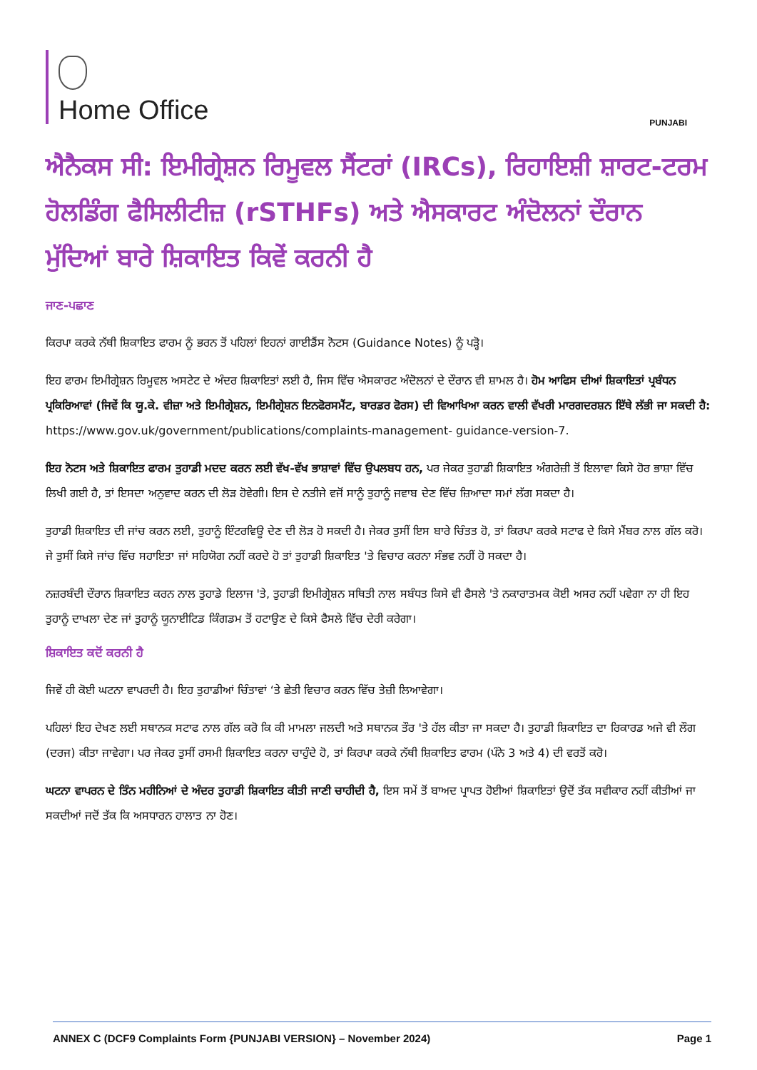Home Office
PUNJABI
ਐਨੈਕਸ ਸੀ: ਇਮੀਗ੍ਰੇਸ਼ਨ ਰਿਮੂਵਲ ਸੈਂਟਰਾਂ (IRCs), ਰਿਹਾਇਸ਼ੀ ਸ਼ਾਰਟ-ਟਰਮ ਹੋਲਡਿੰਗ ਫੈਸਿਲੀਟੀਜ਼ (rSTHFs) ਅਤੇ ਐਸਕਾਰਟ ਅੰਦੋਲਨਾਂ ਦੌਰਾਨ ਮੁੱਦਿਆਂ ਬਾਰੇ ਸ਼ਿਕਾਇਤ ਕਿਵੇਂ ਕਰਨੀ ਹੈ
ਜਾਣ-ਪਛਾਣ
ਕਿਰਪਾ ਕਰਕੇ ਨੱਥੀ ਸ਼ਿਕਾਇਤ ਫਾਰਮ ਨੂੰ ਭਰਨ ਤੋਂ ਪਹਿਲਾਂ ਇਹਨਾਂ ਗਾਈਡੈਂਸ ਨੋਟਸ (Guidance Notes) ਨੂੰ ਪੜ੍ਹੋ।
ਇਹ ਫਾਰਮ ਇਮੀਗ੍ਰੇਸ਼ਨ ਰਿਮੂਵਲ ਅਸਟੇਟ ਦੇ ਅੰਦਰ ਸ਼ਿਕਾਇਤਾਂ ਲਈ ਹੈ, ਜਿਸ ਵਿੱਚ ਐਸਕਾਰਟ ਅੰਦੋਲਨਾਂ ਦੇ ਦੌਰਾਨ ਵੀ ਸ਼ਾਮਲ ਹੈ। ਹੋਮ ਆਫਿਸ ਦੀਆਂ ਸ਼ਿਕਾਇਤਾਂ ਪ੍ਰਬੰਧਨ ਪ੍ਰਕਿਰਿਆਵਾਂ (ਜਿਵੇਂ ਕਿ ਯੂ.ਕੇ. ਵੀਜ਼ਾ ਅਤੇ ਇਮੀਗ੍ਰੇਸ਼ਨ, ਇਮੀਗ੍ਰੇਸ਼ਨ ਇਨਫੋਰਸਮੈਂਟ, ਬਾਰਡਰ ਫੋਰਸ) ਦੀ ਵਿਆਖਿਆ ਕਰਨ ਵਾਲੀ ਵੱਖਰੀ ਮਾਰਗਦਰਸ਼ਨ ਇੱਥੇ ਲੱਭੀ ਜਾ ਸਕਦੀ ਹੈ: https://www.gov.uk/government/publications/complaints-management- guidance-version-7.
ਇਹ ਨੋਟਸ ਅਤੇ ਸ਼ਿਕਾਇਤ ਫਾਰਮ ਤੁਹਾਡੀ ਮਦਦ ਕਰਨ ਲਈ ਵੱਖ-ਵੱਖ ਭਾਸ਼ਾਵਾਂ ਵਿੱਚ ਉਪਲਬਧ ਹਨ, ਪਰ ਜੇਕਰ ਤੁਹਾਡੀ ਸ਼ਿਕਾਇਤ ਅੰਗਰੇਜ਼ੀ ਤੋਂ ਇਲਾਵਾ ਕਿਸੇ ਹੋਰ ਭਾਸ਼ਾ ਵਿੱਚ ਲਿਖੀ ਗਈ ਹੈ, ਤਾਂ ਇਸਦਾ ਅਨੁਵਾਦ ਕਰਨ ਦੀ ਲੋੜ ਹੋਵੇਗੀ। ਇਸ ਦੇ ਨਤੀਜੇ ਵਜੋਂ ਸਾਨੂੰ ਤੁਹਾਨੂੰ ਜਵਾਬ ਦੇਣ ਵਿੱਚ ਜ਼ਿਆਦਾ ਸਮਾਂ ਲੱਗ ਸਕਦਾ ਹੈ।
ਤੁਹਾਡੀ ਸ਼ਿਕਾਇਤ ਦੀ ਜਾਂਚ ਕਰਨ ਲਈ, ਤੁਹਾਨੂੰ ਇੰਟਰਵਿਊ ਦੇਣ ਦੀ ਲੋੜ ਹੋ ਸਕਦੀ ਹੈ। ਜੇਕਰ ਤੁਸੀਂ ਇਸ ਬਾਰੇ ਚਿੰਤਤ ਹੋ, ਤਾਂ ਕਿਰਪਾ ਕਰਕੇ ਸਟਾਫ ਦੇ ਕਿਸੇ ਮੈਂਬਰ ਨਾਲ ਗੱਲ ਕਰੋ। ਜੇ ਤੁਸੀਂ ਕਿਸੇ ਜਾਂਚ ਵਿੱਚ ਸਹਾਇਤਾ ਜਾਂ ਸਹਿਯੋਗ ਨਹੀਂ ਕਰਦੇ ਹੋ ਤਾਂ ਤੁਹਾਡੀ ਸ਼ਿਕਾਇਤ 'ਤੇ ਵਿਚਾਰ ਕਰਨਾ ਸੰਭਵ ਨਹੀਂ ਹੋ ਸਕਦਾ ਹੈ।
ਨਜ਼ਰਬੰਦੀ ਦੌਰਾਨ ਸ਼ਿਕਾਇਤ ਕਰਨ ਨਾਲ ਤੁਹਾਡੇ ਇਲਾਜ 'ਤੇ, ਤੁਹਾਡੀ ਇਮੀਗ੍ਰੇਸ਼ਨ ਸਥਿਤੀ ਨਾਲ ਸਬੰਧਤ ਕਿਸੇ ਵੀ ਫੈਸਲੇ 'ਤੇ ਨਕਾਰਾਤਮਕ ਕੋਈ ਅਸਰ ਨਹੀਂ ਪਵੇਗਾ ਨਾ ਹੀ ਇਹ ਤੁਹਾਨੂੰ ਦਾਖਲਾ ਦੇਣ ਜਾਂ ਤੁਹਾਨੂੰ ਯੂਨਾਈਟਿਡ ਕਿੰਗਡਮ ਤੋਂ ਹਟਾਉਣ ਦੇ ਕਿਸੇ ਫੈਸਲੇ ਵਿੱਚ ਦੇਰੀ ਕਰੇਗਾ।
ਸ਼ਿਕਾਇਤ ਕਦੋਂ ਕਰਨੀ ਹੈ
ਜਿਵੇਂ ਹੀ ਕੋਈ ਘਟਨਾ ਵਾਪਰਦੀ ਹੈ। ਇਹ ਤੁਹਾਡੀਆਂ ਚਿੰਤਾਵਾਂ ‘ਤੇ ਛੇਤੀ ਵਿਚਾਰ ਕਰਨ ਵਿੱਚ ਤੇਜ਼ੀ ਲਿਆਵੇਗਾ।
ਪਹਿਲਾਂ ਇਹ ਦੇਖਣ ਲਈ ਸਥਾਨਕ ਸਟਾਫ ਨਾਲ ਗੱਲ ਕਰੋ ਕਿ ਕੀ ਮਾਮਲਾ ਜਲਦੀ ਅਤੇ ਸਥਾਨਕ ਤੌਰ 'ਤੇ ਹੱਲ ਕੀਤਾ ਜਾ ਸਕਦਾ ਹੈ। ਤੁਹਾਡੀ ਸ਼ਿਕਾਇਤ ਦਾ ਰਿਕਾਰਡ ਅਜੇ ਵੀ ਲੌਗ (ਦਰਜ) ਕੀਤਾ ਜਾਵੇਗਾ। ਪਰ ਜੇਕਰ ਤੁਸੀਂ ਰਸਮੀ ਸ਼ਿਕਾਇਤ ਕਰਨਾ ਚਾਹੁੰਦੇ ਹੋ, ਤਾਂ ਕਿਰਪਾ ਕਰਕੇ ਨੱਥੀ ਸ਼ਿਕਾਇਤ ਫਾਰਮ (ਪੰਨੇ 3 ਅਤੇ 4) ਦੀ ਵਰਤੋਂ ਕਰੋ।
ਘਟਨਾ ਵਾਪਰਨ ਦੇ ਤਿੰਨ ਮਹੀਨਿਆਂ ਦੇ ਅੰਦਰ ਤੁਹਾਡੀ ਸ਼ਿਕਾਇਤ ਕੀਤੀ ਜਾਣੀ ਚਾਹੀਦੀ ਹੈ, ਇਸ ਸਮੇਂ ਤੋਂ ਬਾਅਦ ਪ੍ਰਾਪਤ ਹੋਈਆਂ ਸ਼ਿਕਾਇਤਾਂ ਉਦੋਂ ਤੱਕ ਸਵੀਕਾਰ ਨਹੀਂ ਕੀਤੀਆਂ ਜਾ ਸਕਦੀਆਂ ਜਦੋਂ ਤੱਕ ਕਿ ਅਸਧਾਰਨ ਹਾਲਾਤ ਨਾ ਹੋਣ।
ANNEX C (DCF9 Complaints Form {PUNJABI VERSION} – November 2024) Page 1